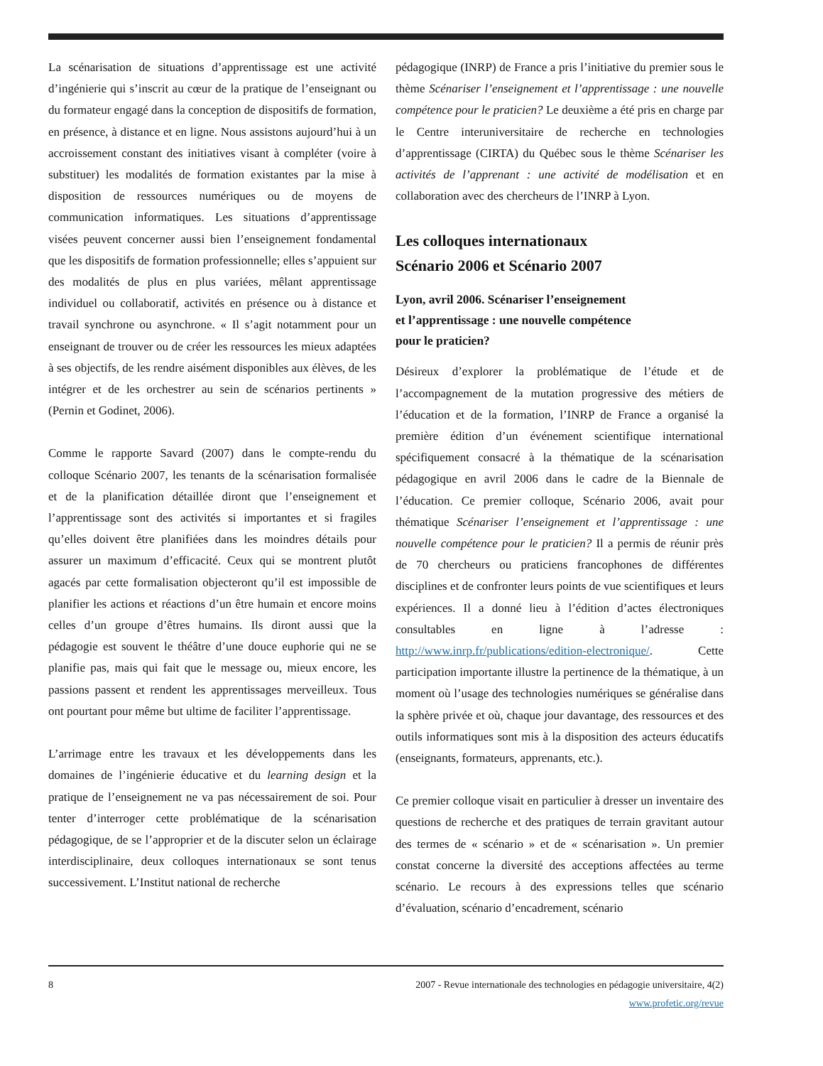La scénarisation de situations d’apprentissage est une activité d’ingénierie qui s’inscrit au cœur de la pratique de l’enseignant ou du formateur engagé dans la conception de dispositifs de formation, en présence, à distance et en ligne. Nous assistons aujourd’hui à un accroissement constant des initiatives visant à compléter (voire à substituer) les modalités de formation existantes par la mise à disposition de ressources numériques ou de moyens de communication informatiques. Les situations d’apprentissage visées peuvent concerner aussi bien l’enseignement fondamental que les dispositifs de formation professionnelle; elles s’appuient sur des modalités de plus en plus variées, mêlant apprentissage individuel ou collaboratif, activités en présence ou à distance et travail synchrone ou asynchrone. « Il s’agit notamment pour un enseignant de trouver ou de créer les ressources les mieux adaptées à ses objectifs, de les rendre aisément disponibles aux élèves, de les intégrer et de les orchestrer au sein de scénarios pertinents » (Pernin et Godinet, 2006).
Comme le rapporte Savard (2007) dans le compte-rendu du colloque Scénario 2007, les tenants de la scénarisation formalisée et de la planification détaillée diront que l’enseignement et l’apprentissage sont des activités si importantes et si fragiles qu’elles doivent être planifiées dans les moindres détails pour assurer un maximum d’efficacité. Ceux qui se montrent plutôt agacés par cette formalisation objecteront qu’il est impossible de planifier les actions et réactions d’un être humain et encore moins celles d’un groupe d’êtres humains. Ils diront aussi que la pédagogie est souvent le théâtre d’une douce euphorie qui ne se planifie pas, mais qui fait que le message ou, mieux encore, les passions passent et rendent les apprentissages merveilleux. Tous ont pourtant pour même but ultime de faciliter l’apprentissage.
L’arrimage entre les travaux et les développements dans les domaines de l’ingénierie éducative et du learning design et la pratique de l’enseignement ne va pas nécessairement de soi. Pour tenter d’interroger cette problématique de la scénarisation pédagogique, de se l’approprier et de la discuter selon un éclairage interdisciplinaire, deux colloques internationaux se sont tenus successivement. L’Institut national de recherche
pédagogique (INRP) de France a pris l’initiative du premier sous le thème Scénariser l’enseignement et l’apprentissage : une nouvelle compétence pour le praticien? Le deuxième a été pris en charge par le Centre interuniversitaire de recherche en technologies d’apprentissage (CIRTA) du Québec sous le thème Scénariser les activités de l’apprenant : une activité de modélisation et en collaboration avec des chercheurs de l’INRP à Lyon.
Les colloques internationaux
Scénario 2006 et Scénario 2007
Lyon, avril 2006. Scénariser l’enseignement
et l’apprentissage : une nouvelle compétence
pour le praticien?
Désireux d’explorer la problématique de l’étude et de l’accompagnement de la mutation progressive des métiers de l’éducation et de la formation, l’INRP de France a organisé la première édition d’un événement scientifique international spécifiquement consacré à la thématique de la scénarisation pédagogique en avril 2006 dans le cadre de la Biennale de l’éducation. Ce premier colloque, Scénario 2006, avait pour thématique Scénariser l’enseignement et l’apprentissage : une nouvelle compétence pour le praticien? Il a permis de réunir près de 70 chercheurs ou praticiens francophones de différentes disciplines et de confronter leurs points de vue scientifiques et leurs expériences. Il a donné lieu à l’édition d’actes électroniques consultables en ligne à l’adresse : http://www.inrp.fr/publications/edition-electronique/. Cette participation importante illustre la pertinence de la thématique, à un moment où l’usage des technologies numériques se généralise dans la sphère privée et où, chaque jour davantage, des ressources et des outils informatiques sont mis à la disposition des acteurs éducatifs (enseignants, formateurs, apprenants, etc.).
Ce premier colloque visait en particulier à dresser un inventaire des questions de recherche et des pratiques de terrain gravitant autour des termes de « scénario » et de « scénarisation ». Un premier constat concerne la diversité des acceptions affectées au terme scénario. Le recours à des expressions telles que scénario d’évaluation, scénario d’encadrement, scénario
8 2007 - Revue internationale des technologies en pédagogie universitaire, 4(2)
www.profetic.org/revue